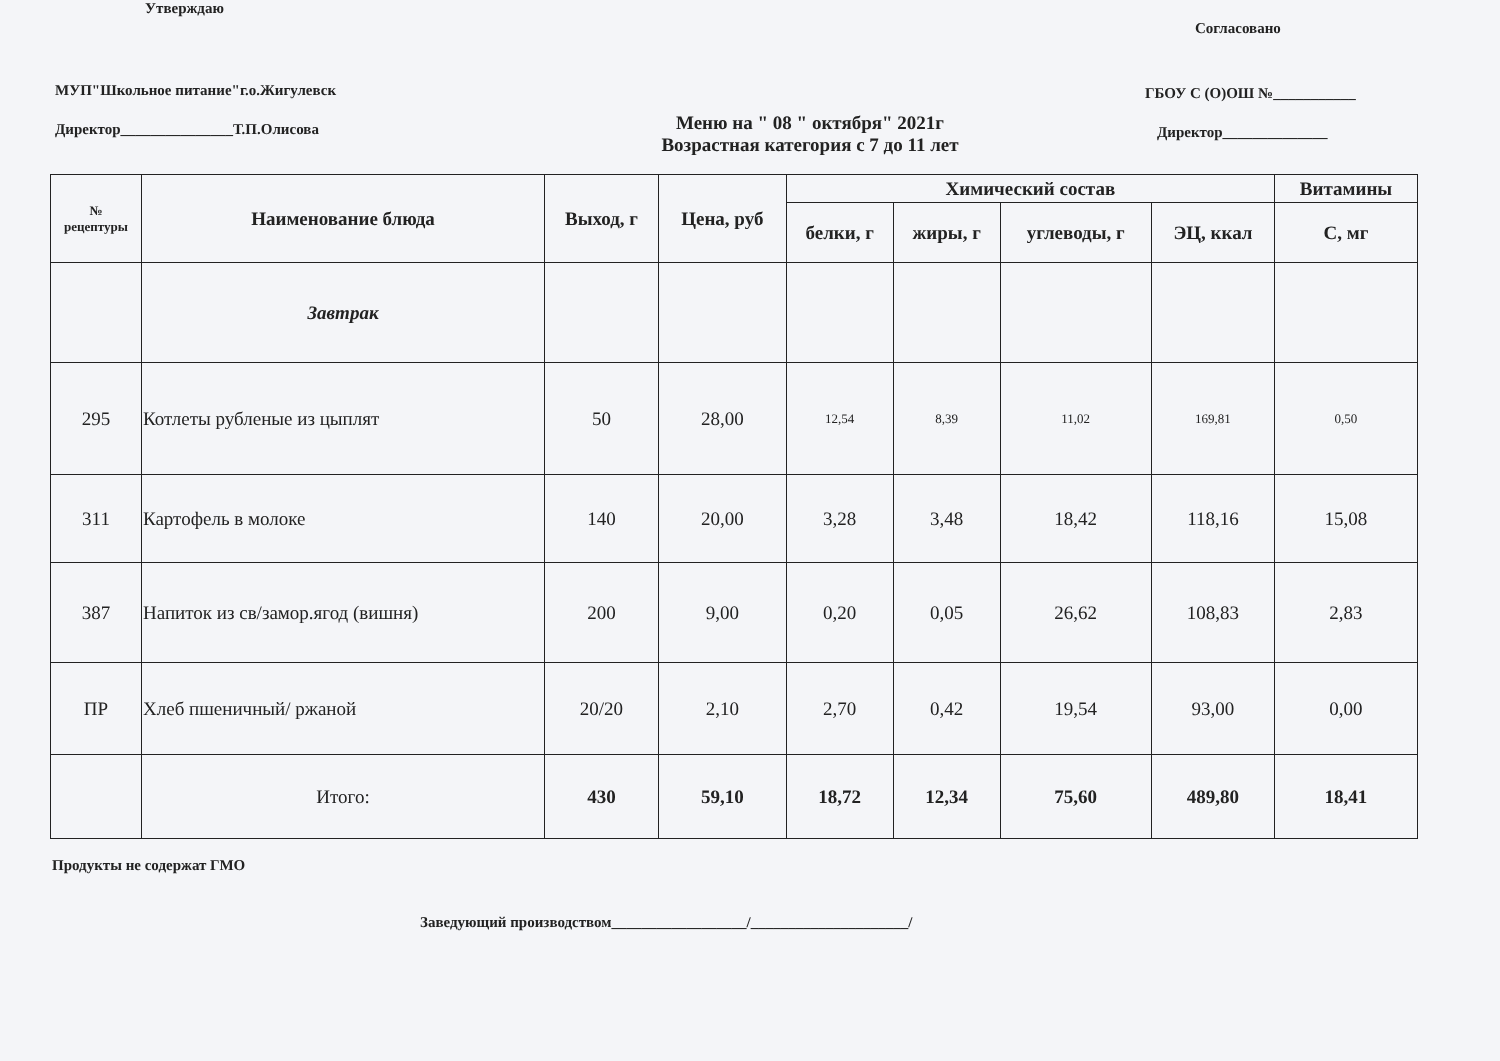Утверждаю
МУП"Школьное питание"г.о.Жигулевск
Директор_______________Т.П.Олисова
Меню на " 08 " октября" 2021г
Возрастная категория с 7 до 11 лет
Согласовано
ГБОУ С (О)ОШ №___________
Директор______________
| № рецептуры | Наименование блюда | Выход, г | Цена, руб | Химический состав | | | | Витамины |
| --- | --- | --- | --- | --- | --- | --- | --- | --- |
| | | | | белки, г | жиры, г | углеводы, г | ЭЦ, ккал | С, мг |
| | Завтрак | | | | | | | |
| 295 | Котлеты рубленые из цыплят | 50 | 28,00 | 12,54 | 8,39 | 11,02 | 169,81 | 0,50 |
| 311 | Картофель в молоке | 140 | 20,00 | 3,28 | 3,48 | 18,42 | 118,16 | 15,08 |
| 387 | Напиток из св/замор.ягод (вишня) | 200 | 9,00 | 0,20 | 0,05 | 26,62 | 108,83 | 2,83 |
| ПР | Хлеб пшеничный/ ржаной | 20/20 | 2,10 | 2,70 | 0,42 | 19,54 | 93,00 | 0,00 |
| | Итого: | 430 | 59,10 | 18,72 | 12,34 | 75,60 | 489,80 | 18,41 |
Продукты не содержат ГМО
Заведующий производством__________________/_____________________/